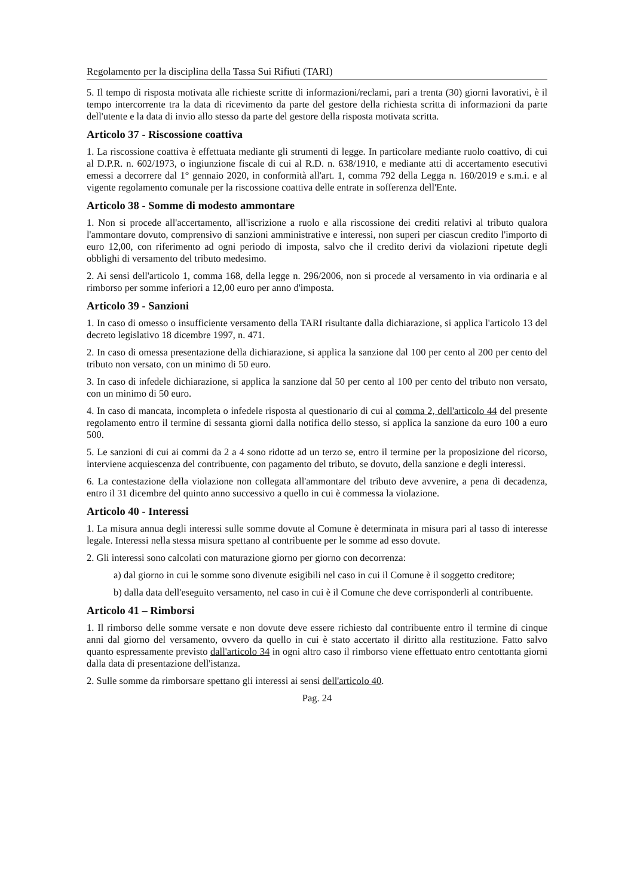Regolamento per la disciplina della Tassa Sui Rifiuti (TARI)
5. Il tempo di risposta motivata alle richieste scritte di informazioni/reclami, pari a trenta (30) giorni lavorativi, è il tempo intercorrente tra la data di ricevimento da parte del gestore della richiesta scritta di informazioni da parte dell'utente e la data di invio allo stesso da parte del gestore della risposta motivata scritta.
Articolo 37 - Riscossione coattiva
1. La riscossione coattiva è effettuata mediante gli strumenti di legge. In particolare mediante ruolo coattivo, di cui al D.P.R. n. 602/1973, o ingiunzione fiscale di cui al R.D. n. 638/1910, e mediante atti di accertamento esecutivi emessi a decorrere dal 1° gennaio 2020, in conformità all'art. 1, comma 792 della Legga n. 160/2019 e s.m.i. e al vigente regolamento comunale per la riscossione coattiva delle entrate in sofferenza dell'Ente.
Articolo 38 - Somme di modesto ammontare
1. Non si procede all'accertamento, all'iscrizione a ruolo e alla riscossione dei crediti relativi al tributo qualora l'ammontare dovuto, comprensivo di sanzioni amministrative e interessi, non superi per ciascun credito l'importo di euro 12,00, con riferimento ad ogni periodo di imposta, salvo che il credito derivi da violazioni ripetute degli obblighi di versamento del tributo medesimo.
2. Ai sensi dell'articolo 1, comma 168, della legge n. 296/2006, non si procede al versamento in via ordinaria e al rimborso per somme inferiori a 12,00 euro per anno d'imposta.
Articolo 39 - Sanzioni
1. In caso di omesso o insufficiente versamento della TARI risultante dalla dichiarazione, si applica l'articolo 13 del decreto legislativo 18 dicembre 1997, n. 471.
2. In caso di omessa presentazione della dichiarazione, si applica la sanzione dal 100 per cento al 200 per cento del tributo non versato, con un minimo di 50 euro.
3. In caso di infedele dichiarazione, si applica la sanzione dal 50 per cento al 100 per cento del tributo non versato, con un minimo di 50 euro.
4. In caso di mancata, incompleta o infedele risposta al questionario di cui al comma 2, dell'articolo 44 del presente regolamento entro il termine di sessanta giorni dalla notifica dello stesso, si applica la sanzione da euro 100 a euro 500.
5. Le sanzioni di cui ai commi da 2 a 4 sono ridotte ad un terzo se, entro il termine per la proposizione del ricorso, interviene acquiescenza del contribuente, con pagamento del tributo, se dovuto, della sanzione e degli interessi.
6. La contestazione della violazione non collegata all'ammontare del tributo deve avvenire, a pena di decadenza, entro il 31 dicembre del quinto anno successivo a quello in cui è commessa la violazione.
Articolo 40 - Interessi
1. La misura annua degli interessi sulle somme dovute al Comune è determinata in misura pari al tasso di interesse legale. Interessi nella stessa misura spettano al contribuente per le somme ad esso dovute.
2. Gli interessi sono calcolati con maturazione giorno per giorno con decorrenza:
a) dal giorno in cui le somme sono divenute esigibili nel caso in cui il Comune è il soggetto creditore;
b) dalla data dell'eseguito versamento, nel caso in cui è il Comune che deve corrisponderli al contribuente.
Articolo 41 – Rimborsi
1. Il rimborso delle somme versate e non dovute deve essere richiesto dal contribuente entro il termine di cinque anni dal giorno del versamento, ovvero da quello in cui è stato accertato il diritto alla restituzione. Fatto salvo quanto espressamente previsto dall'articolo 34 in ogni altro caso il rimborso viene effettuato entro centottanta giorni dalla data di presentazione dell'istanza.
2. Sulle somme da rimborsare spettano gli interessi ai sensi dell'articolo 40.
Pag. 24